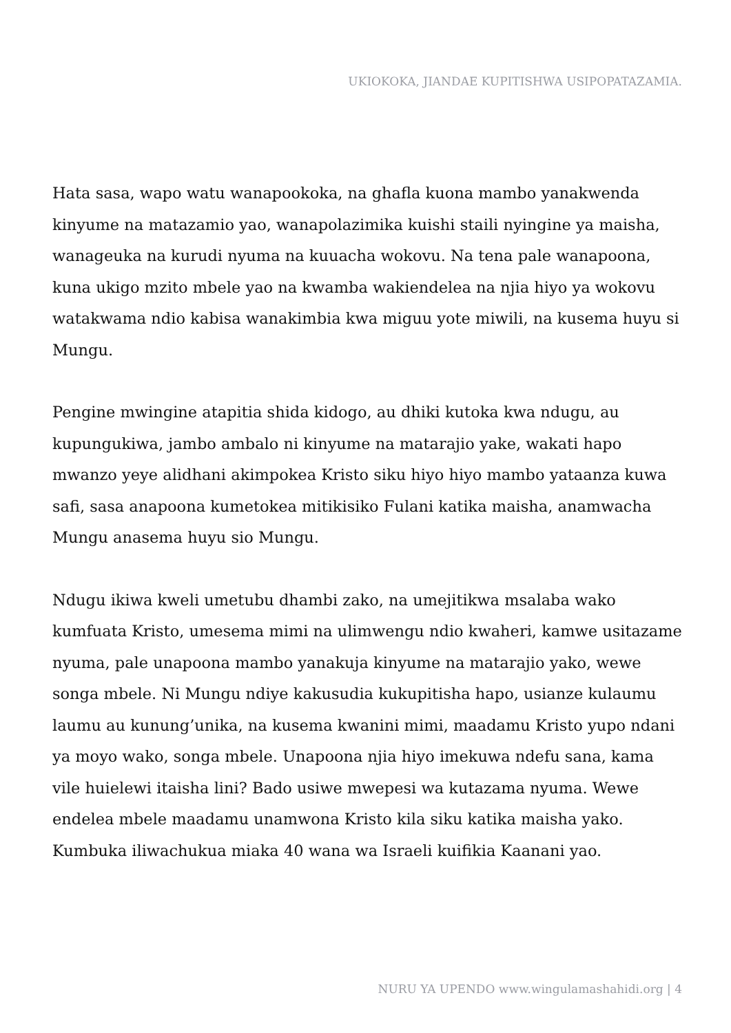UKIOKOKA, JIANDAE KUPITISHWA USIPOPATAZAMIA.
Hata sasa, wapo watu wanapookoka, na ghafla kuona mambo yanakwenda kinyume na matazamio yao, wanapolazimika kuishi staili nyingine ya maisha, wanageuka na kurudi nyuma na kuuacha wokovu. Na tena pale wanapoona, kuna ukigo mzito mbele yao na kwamba wakiendelea na njia hiyo ya wokovu watakwama ndio kabisa wanakimbia kwa miguu yote miwili, na kusema huyu si Mungu.
Pengine mwingine atapitia shida kidogo, au dhiki kutoka kwa ndugu, au kupungukiwa, jambo ambalo ni kinyume na matarajio yake, wakati hapo mwanzo yeye alidhani akimpokea Kristo siku hiyo hiyo mambo yataanza kuwa safi, sasa anapoona kumetokea mitikisiko Fulani katika maisha, anamwacha Mungu anasema huyu sio Mungu.
Ndugu ikiwa kweli umetubu dhambi zako, na umejitikwa msalaba wako kumfuata Kristo, umesema mimi na ulimwengu ndio kwaheri, kamwe usitazame nyuma, pale unapoona mambo yanakuja kinyume na matarajio yako, wewe songa mbele. Ni Mungu ndiye kakusudia kukupitisha hapo, usianze kulaumu laumu au kunung’unika, na kusema kwanini mimi, maadamu Kristo yupo ndani ya moyo wako, songa mbele. Unapoona njia hiyo imekuwa ndefu sana, kama vile huielewi itaisha lini? Bado usiwe mwepesi wa kutazama nyuma. Wewe endelea mbele maadamu unamwona Kristo kila siku katika maisha yako. Kumbuka iliwachukua miaka 40 wana wa Israeli kuifikia Kaanani yao.
NURU YA UPENDO www.wingulamashahidi.org | 4